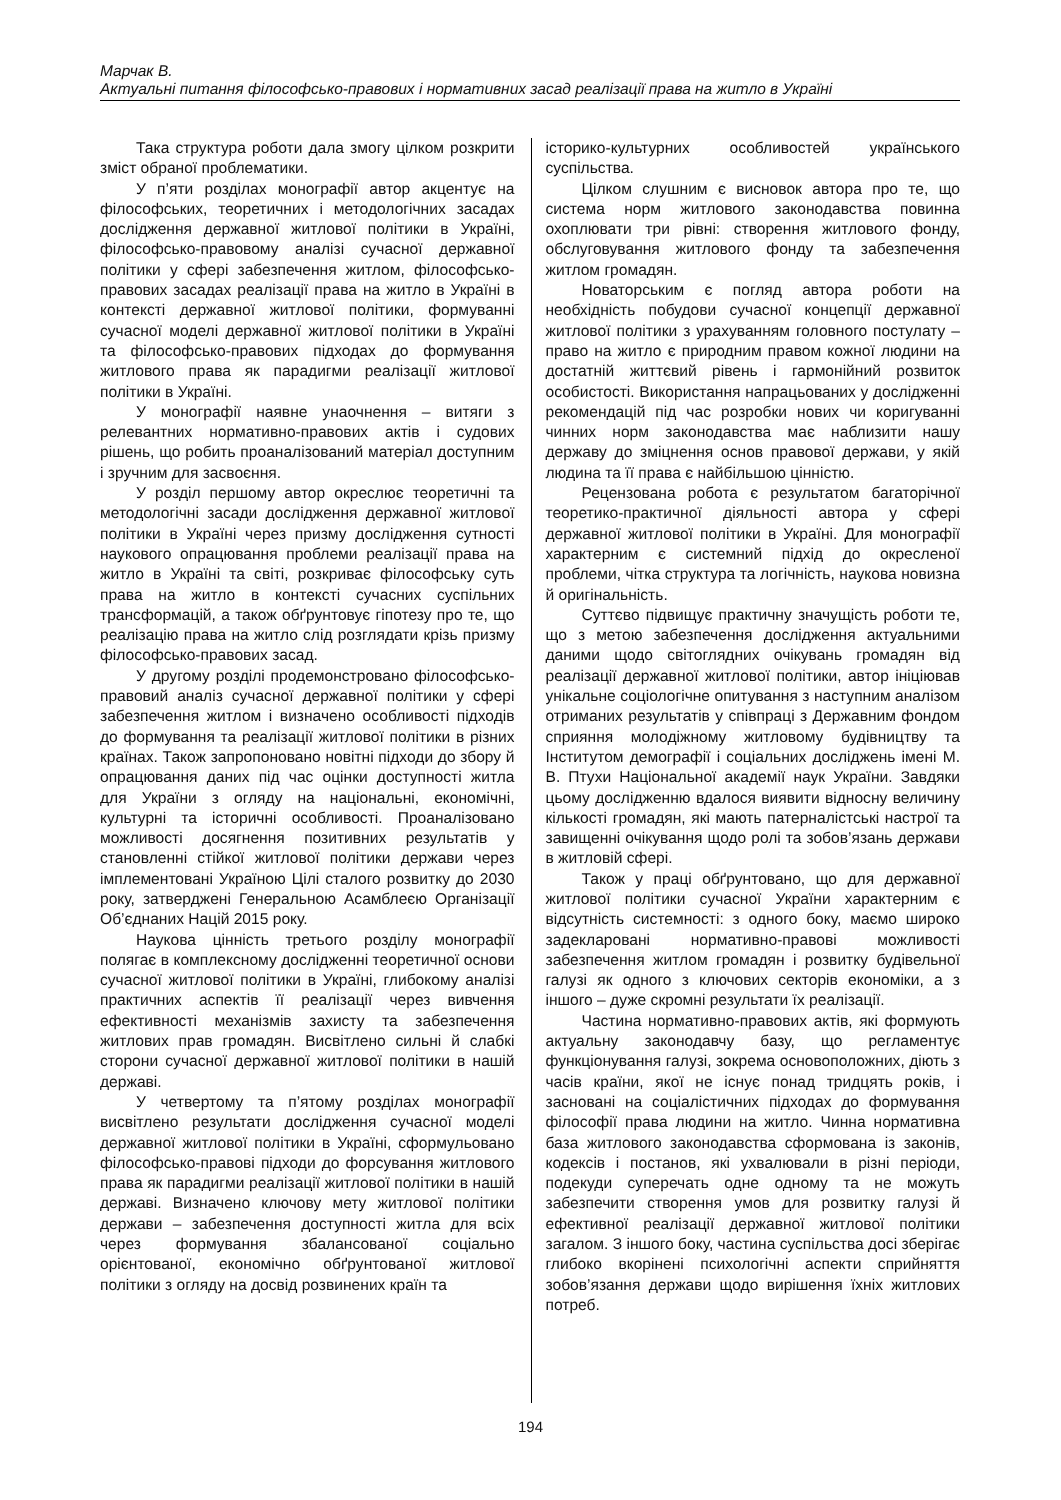Марчак В.
Актуальні питання філософсько-правових і нормативних засад реалізації права на житло в Україні
Така структура роботи дала змогу цілком розкрити зміст обраної проблематики.
У п’яти розділах монографії автор акцентує на філософських, теоретичних і методологічних засадах дослідження державної житлової політики в Україні, філософсько-правовому аналізі сучасної державної політики у сфері забезпечення житлом, філософсько-правових засадах реалізації права на житло в Україні в контексті державної житлової політики, формуванні сучасної моделі державної житлової політики в Україні та філософсько-правових підходах до формування житлового права як парадигми реалізації житлової політики в Україні.
У монографії наявне унаочнення – витяги з релевантних нормативно-правових актів і судових рішень, що робить проаналізований матеріал доступним і зручним для засвоєння.
У розділ першому автор окреслює теоретичні та методологічні засади дослідження державної житлової політики в Україні через призму дослідження сутності наукового опрацювання проблеми реалізації права на житло в Україні та світі, розкриває філософську суть права на житло в контексті сучасних суспільних трансформацій, а також обґрунтовує гіпотезу про те, що реалізацію права на житло слід розглядати крізь призму філософсько-правових засад.
У другому розділі продемонстровано філософсько-правовий аналіз сучасної державної політики у сфері забезпечення житлом і визначено особливості підходів до формування та реалізації житлової політики в різних країнах. Також запропоновано новітні підходи до збору й опрацювання даних під час оцінки доступності житла для України з огляду на національні, економічні, культурні та історичні особливості. Проаналізовано можливості досягнення позитивних результатів у становленні стійкої житлової політики держави через імплементовані Україною Цілі сталого розвитку до 2030 року, затверджені Генеральною Асамблеєю Організації Об’єднаних Націй 2015 року.
Наукова цінність третього розділу монографії полягає в комплексному дослідженні теоретичної основи сучасної житлової політики в Україні, глибокому аналізі практичних аспектів її реалізації через вивчення ефективності механізмів захисту та забезпечення житлових прав громадян. Висвітлено сильні й слабкі сторони сучасної державної житлової політики в нашій державі.
У четвертому та п’ятому розділах монографії висвітлено результати дослідження сучасної моделі державної житлової політики в Україні, сформульовано філософсько-правові підходи до форсування житлового права як парадигми реалізації житлової політики в нашій державі. Визначено ключову мету житлової політики держави – забезпечення доступності житла для всіх через формування збалансованої соціально орієнтованої, економічно обґрунтованої житлової політики з огляду на досвід розвинених країн та
історико-культурних особливостей українського суспільства.
Цілком слушним є висновок автора про те, що система норм житлового законодавства повинна охоплювати три рівні: створення житлового фонду, обслуговування житлового фонду та забезпечення житлом громадян.
Новаторським є погляд автора роботи на необхідність побудови сучасної концепції державної житлової політики з урахуванням головного постулату – право на житло є природним правом кожної людини на достатній життєвий рівень і гармонійний розвиток особистості. Використання напрацьованих у дослідженні рекомендацій під час розробки нових чи коригуванні чинних норм законодавства має наблизити нашу державу до зміцнення основ правової держави, у якій людина та її права є найбільшою цінністю.
Рецензована робота є результатом багаторічної теоретико-практичної діяльності автора у сфері державної житлової політики в Україні. Для монографії характерним є системний підхід до окресленої проблеми, чітка структура та логічність, наукова новизна й оригінальність.
Суттєво підвищує практичну значущість роботи те, що з метою забезпечення дослідження актуальними даними щодо світоглядних очікувань громадян від реалізації державної житлової політики, автор ініціював унікальне соціологічне опитування з наступним аналізом отриманих результатів у співпраці з Державним фондом сприяння молодіжному житловому будівництву та Інститутом демографії і соціальних досліджень імені М. В. Птухи Національної академії наук України. Завдяки цьому дослідженню вдалося виявити відносну величину кількості громадян, які мають патерналістські настрої та завищенні очікування щодо ролі та зобов’язань держави в житловій сфері.
Також у праці обґрунтовано, що для державної житлової політики сучасної України характерним є відсутність системності: з одного боку, маємо широко задекларовані нормативно-правові можливості забезпечення житлом громадян і розвитку будівельної галузі як одного з ключових секторів економіки, а з іншого – дуже скромні результати їх реалізації.
Частина нормативно-правових актів, які формують актуальну законодавчу базу, що регламентує функціонування галузі, зокрема основоположних, діють з часів країни, якої не існує понад тридцять років, і засновані на соціалістичних підходах до формування філософії права людини на житло. Чинна нормативна база житлового законодавства сформована із законів, кодексів і постанов, які ухвалювали в різні періоди, подекуди суперечать одне одному та не можуть забезпечити створення умов для розвитку галузі й ефективної реалізації державної житлової політики загалом. З іншого боку, частина суспільства досі зберігає глибоко вкорінені психологічні аспекти сприйняття зобов’язання держави щодо вирішення їхніх житлових потреб.
194